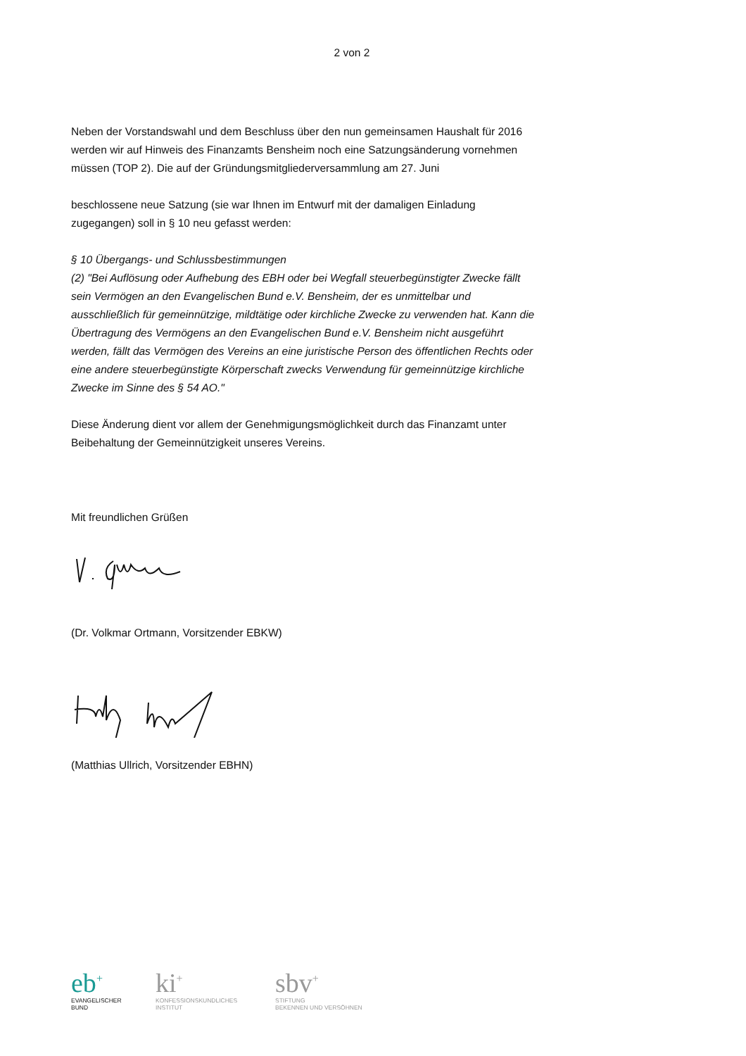2 von 2
Neben der Vorstandswahl und dem Beschluss über den nun gemeinsamen Haushalt für 2016 werden wir auf Hinweis des Finanzamts Bensheim noch eine Satzungsänderung vornehmen müssen (TOP 2). Die auf der Gründungsmitgliederversammlung am 27. Juni
beschlossene neue Satzung (sie war Ihnen im Entwurf mit der damaligen Einladung zugegangen) soll in § 10 neu gefasst werden:
§ 10 Übergangs- und Schlussbestimmungen
(2) "Bei Auflösung oder Aufhebung des EBH oder bei Wegfall steuerbegünstigter Zwecke fällt sein Vermögen an den Evangelischen Bund e.V. Bensheim, der es unmittelbar und ausschließlich für gemeinnützige, mildtätige oder kirchliche Zwecke zu verwenden hat. Kann die Übertragung des Vermögens an den Evangelischen Bund e.V. Bensheim nicht ausgeführt werden, fällt das Vermögen des Vereins an eine juristische Person des öffentlichen Rechts oder eine andere steuerbegünstigte Körperschaft zwecks Verwendung für gemeinnützige kirchliche Zwecke im Sinne des § 54 AO."
Diese Änderung dient vor allem der Genehmigungsmöglichkeit durch das Finanzamt unter Beibehaltung der Gemeinnützigkeit unseres Vereins.
Mit freundlichen Grüßen
(Dr. Volkmar Ortmann, Vorsitzender EBKW)
(Matthias Ullrich, Vorsitzender EBHN)
eb<sup>+</sup>
EVANGELISCHER
BUND
ki<sup>+</sup>
KONFESSIONSKUNDLICHES
INSTITUT
sbv<sup>+</sup>
STIFTUNG
BEKENNEN UND VERSÖHNEN